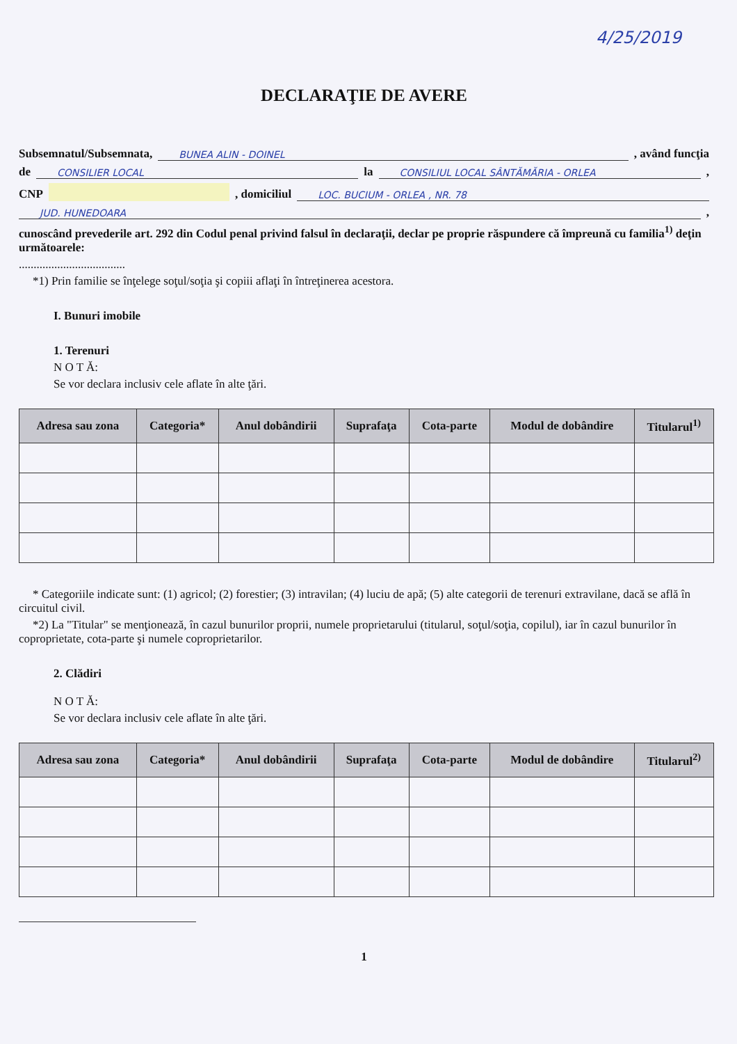4/25/2019
DECLARAŢIE DE AVERE
Subsemnatul/Subsemnata, BUNEA ALIN - DOINEL , având funcţia
de CONSILIER LOCAL la CONSILIUL LOCAL SÂNTĂMĂRIA - ORLEA ,
CNP , domiciliul LOC. BUCIUM - ORLEA , NR. 78
JUD. HUNEDOARA ,
cunoscând prevederile art. 292 din Codul penal privind falsul în declaraţii, declar pe proprie răspundere că împreună cu familia<sup>1)</sup> deţin următoarele:
....................................
*1) Prin familie se înţelege soţul/soţia şi copiii aflaţi în întreţinerea acestora.
I. Bunuri imobile
1. Terenuri
N O T Ă:
Se vor declara inclusiv cele aflate în alte ţări.
| Adresa sau zona | Categoria* | Anul dobândirii | Suprafaţa | Cota-parte | Modul de dobândire | Titularul<sup>1)</sup> |
| --- | --- | --- | --- | --- | --- | --- |
* Categoriile indicate sunt: (1) agricol; (2) forestier; (3) intravilan; (4) luciu de apă; (5) alte categorii de terenuri extravilane, dacă se află în circuitul civil.
*2) La "Titular" se menţionează, în cazul bunurilor proprii, numele proprietarului (titularul, soţul/soţia, copilul), iar în cazul bunurilor în coproprietate, cota-parte şi numele coproprietarilor.
2. Clădiri
N O T Ă:
Se vor declara inclusiv cele aflate în alte ţări.
| Adresa sau zona | Categoria* | Anul dobândirii | Suprafaţa | Cota-parte | Modul de dobândire | Titularul<sup>2)</sup> |
| --- | --- | --- | --- | --- | --- | --- |
1